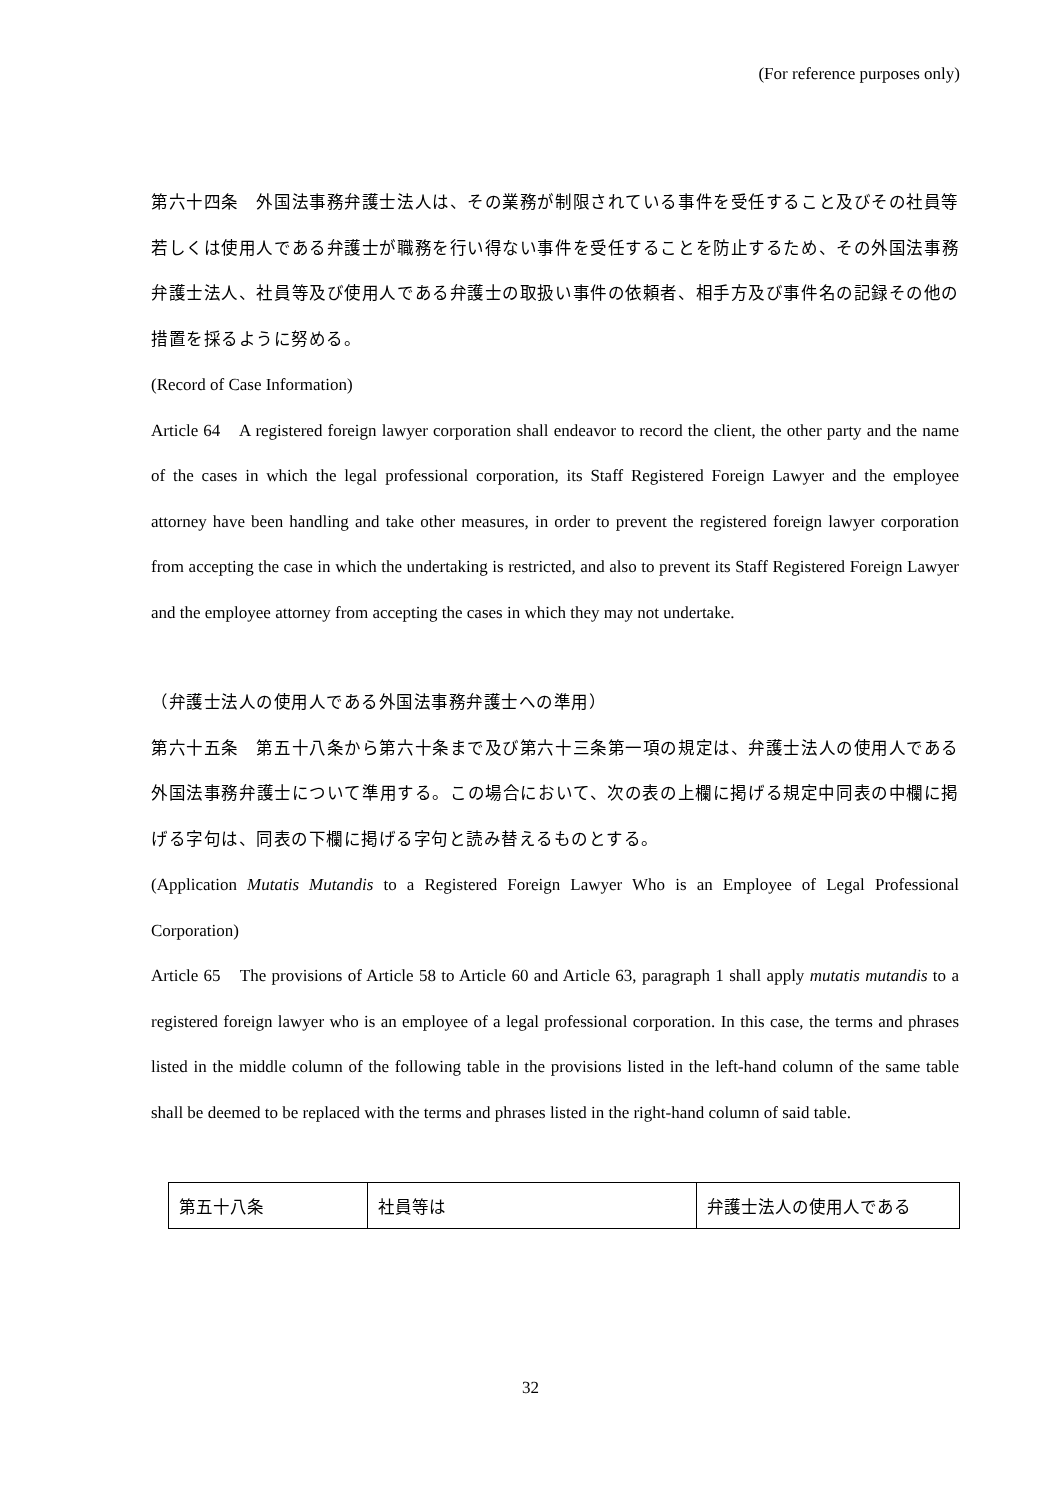(For reference purposes only)
第六十四条　外国法事務弁護士法人は、その業務が制限されている事件を受任すること及びその社員等若しくは使用人である弁護士が職務を行い得ない事件を受任することを防止するため、その外国法事務弁護士法人、社員等及び使用人である弁護士の取扱い事件の依頼者、相手方及び事件名の記録その他の措置を採るように努める。
(Record of Case Information)
Article 64　A registered foreign lawyer corporation shall endeavor to record the client, the other party and the name of the cases in which the legal professional corporation, its Staff Registered Foreign Lawyer and the employee attorney have been handling and take other measures, in order to prevent the registered foreign lawyer corporation from accepting the case in which the undertaking is restricted, and also to prevent its Staff Registered Foreign Lawyer and the employee attorney from accepting the cases in which they may not undertake.
（弁護士法人の使用人である外国法事務弁護士への準用）
第六十五条　第五十八条から第六十条まで及び第六十三条第一項の規定は、弁護士法人の使用人である外国法事務弁護士について準用する。この場合において、次の表の上欄に掲げる規定中同表の中欄に掲げる字句は、同表の下欄に掲げる字句と読み替えるものとする。
(Application Mutatis Mutandis to a Registered Foreign Lawyer Who is an Employee of Legal Professional Corporation)
Article 65　The provisions of Article 58 to Article 60 and Article 63, paragraph 1 shall apply mutatis mutandis to a registered foreign lawyer who is an employee of a legal professional corporation. In this case, the terms and phrases listed in the middle column of the following table in the provisions listed in the left-hand column of the same table shall be deemed to be replaced with the terms and phrases listed in the right-hand column of said table.
| 第五十八条 | 社員等は | 弁護士法人の使用人である |
32